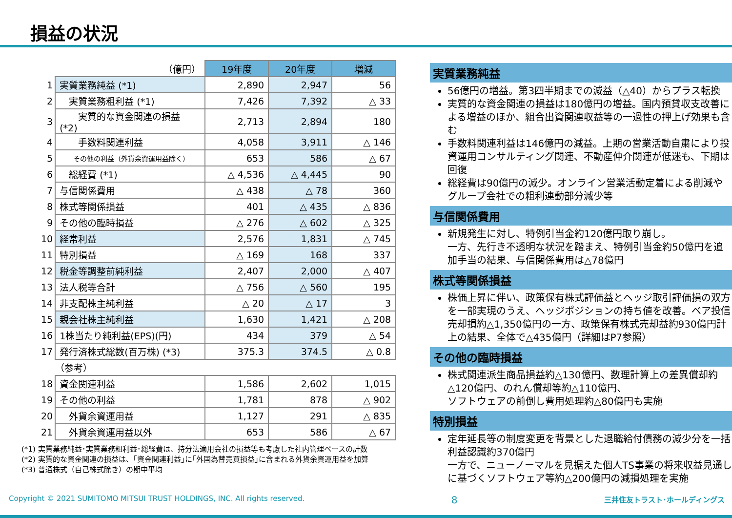損益の状況
| | （億円） | 19年度 | 20年度 | 増減 |
| 1 | 実質業務純益 (*1) | 2,890 | 2,947 | 56 |
| 2 | 実質業務粗利益 (*1) | 7,426 | 7,392 | △ 33 |
| 3 | 実質的な資金関連の損益 (*2) | 2,713 | 2,894 | 180 |
| 4 | 手数料関連利益 | 4,058 | 3,911 | △ 146 |
| 5 | その他の利益（外貨余資運用益除く） | 653 | 586 | △ 67 |
| 6 | 総経費 (*1) | △ 4,536 | △ 4,445 | 90 |
| 7 | 与信関係費用 | △ 438 | △ 78 | 360 |
| 8 | 株式等関係損益 | 401 | △ 435 | △ 836 |
| 9 | その他の臨時損益 | △ 276 | △ 602 | △ 325 |
| 10 | 経常利益 | 2,576 | 1,831 | △ 745 |
| 11 | 特別損益 | △ 169 | 168 | 337 |
| 12 | 税金等調整前純利益 | 2,407 | 2,000 | △ 407 |
| 13 | 法人税等合計 | △ 756 | △ 560 | 195 |
| 14 | 非支配株主純利益 | △ 20 | △ 17 | 3 |
| 15 | 親会社株主純利益 | 1,630 | 1,421 | △ 208 |
| 16 | 1株当たり純利益(EPS)(円) | 434 | 379 | △ 54 |
| 17 | 発行済株式総数(百万株) (*3) | 375.3 | 374.5 | △ 0.8 |
| | （参考） | | | |
| 18 | 資金関連利益 | 1,586 | 2,602 | 1,015 |
| 19 | その他の利益 | 1,781 | 878 | △ 902 |
| 20 | 外貨余資運用益 | 1,127 | 291 | △ 835 |
| 21 | 外貨余資運用益以外 | 653 | 586 | △ 67 |
(*1) 実質業務純益･実質業務粗利益･総経費は、持分法適用会社の損益等も考慮した社内管理ベースの計数
(*2) 実質的な資金関連の損益は、｢資金関連利益｣に｢外国為替売買損益｣に含まれる外貨余資運用益を加算
(*3) 普通株式（自己株式除き）の期中平均
実質業務純益
56億円の増益。第3四半期までの減益（△40）からプラス転換
実質的な資金関連の損益は180億円の増益。国内預貸収支改善による増益のほか、組合出資関連収益等の一過性の押上げ効果も含む
手数料関連利益は146億円の減益。上期の営業活動自粛により投資運用コンサルティング関連、不動産仲介関連が低迷も、下期は回復
総経費は90億円の減少。オンライン営業活動定着による削減やグループ会社での粗利連動部分減少等
与信関係費用
新規発生に対し、特例引当金約120億円取り崩し。
一方、先行き不透明な状況を踏まえ、特例引当金約50億円を追加手当の結果、与信関係費用は△78億円
株式等関係損益
株価上昇に伴い、政策保有株式評価益とヘッジ取引評価損の双方を一部実現のうえ、ヘッジポジションの持ち値を改善。ベア投信売却損約△1,350億円の一方、政策保有株式売却益約930億円計上の結果、全体で△435億円（詳細はP7参照）
その他の臨時損益
株式関連派生商品損益約△130億円、数理計算上の差異償却約△120億円、のれん償却等約△110億円、
ソフトウェアの前倒し費用処理約△80億円も実施
特別損益
定年延長等の制度変更を背景とした退職給付債務の減少分を一括利益認識約370億円
一方で、ニューノーマルを見据えた個人TS事業の将来収益見通しに基づくソフトウェア等約△200億円の減損処理を実施
Copyright © 2021 SUMITOMO MITSUI TRUST HOLDINGS, INC. All rights reserved. 8 三井住友トラスト･ホールディングス